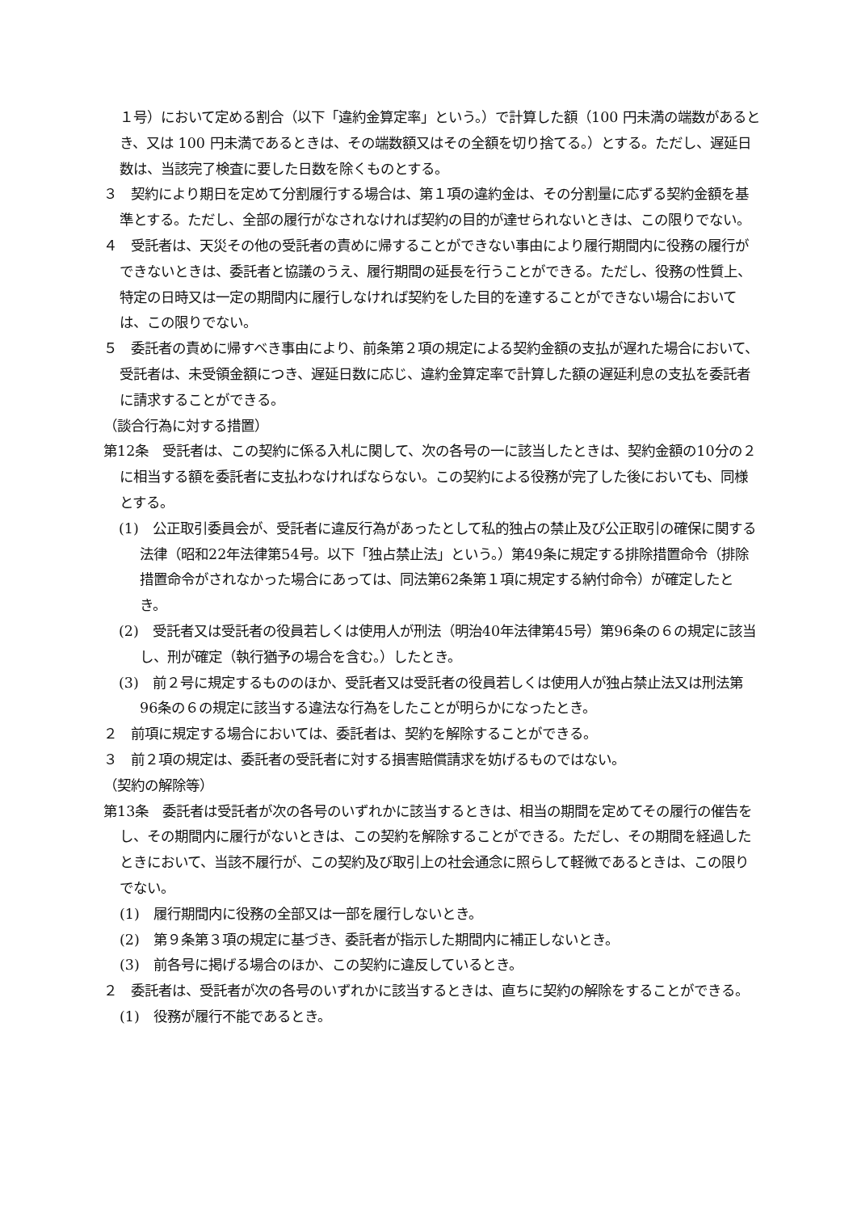１号）において定める割合（以下「違約金算定率」という。）で計算した額（100 円未満の端数があるとき、又は 100 円未満であるときは、その端数額又はその全額を切り捨てる。）とする。ただし、遅延日数は、当該完了検査に要した日数を除くものとする。
３　契約により期日を定めて分割履行する場合は、第１項の違約金は、その分割量に応ずる契約金額を基準とする。ただし、全部の履行がなされなければ契約の目的が達せられないときは、この限りでない。
４　受託者は、天災その他の受託者の責めに帰することができない事由により履行期間内に役務の履行ができないときは、委託者と協議のうえ、履行期間の延長を行うことができる。ただし、役務の性質上、特定の日時又は一定の期間内に履行しなければ契約をした目的を達することができない場合においては、この限りでない。
５　委託者の責めに帰すべき事由により、前条第２項の規定による契約金額の支払が遅れた場合において、受託者は、未受領金額につき、遅延日数に応じ、違約金算定率で計算した額の遅延利息の支払を委託者に請求することができる。
（談合行為に対する措置）
第12条　受託者は、この契約に係る入札に関して、次の各号の一に該当したときは、契約金額の10分の２に相当する額を委託者に支払わなければならない。この契約による役務が完了した後においても、同様とする。
(1)　公正取引委員会が、受託者に違反行為があったとして私的独占の禁止及び公正取引の確保に関する法律（昭和22年法律第54号。以下「独占禁止法」という。）第49条に規定する排除措置命令（排除措置命令がされなかった場合にあっては、同法第62条第１項に規定する納付命令）が確定したとき。
(2)　受託者又は受託者の役員若しくは使用人が刑法（明治40年法律第45号）第96条の６の規定に該当し、刑が確定（執行猶予の場合を含む。）したとき。
(3)　前２号に規定するもののほか、受託者又は受託者の役員若しくは使用人が独占禁止法又は刑法第96条の６の規定に該当する違法な行為をしたことが明らかになったとき。
２　前項に規定する場合においては、委託者は、契約を解除することができる。
３　前２項の規定は、委託者の受託者に対する損害賠償請求を妨げるものではない。
（契約の解除等）
第13条　委託者は受託者が次の各号のいずれかに該当するときは、相当の期間を定めてその履行の催告をし、その期間内に履行がないときは、この契約を解除することができる。ただし、その期間を経過したときにおいて、当該不履行が、この契約及び取引上の社会通念に照らして軽微であるときは、この限りでない。
(1)　履行期間内に役務の全部又は一部を履行しないとき。
(2)　第９条第３項の規定に基づき、委託者が指示した期間内に補正しないとき。
(3)　前各号に掲げる場合のほか、この契約に違反しているとき。
２　委託者は、受託者が次の各号のいずれかに該当するときは、直ちに契約の解除をすることができる。
(1)　役務が履行不能であるとき。